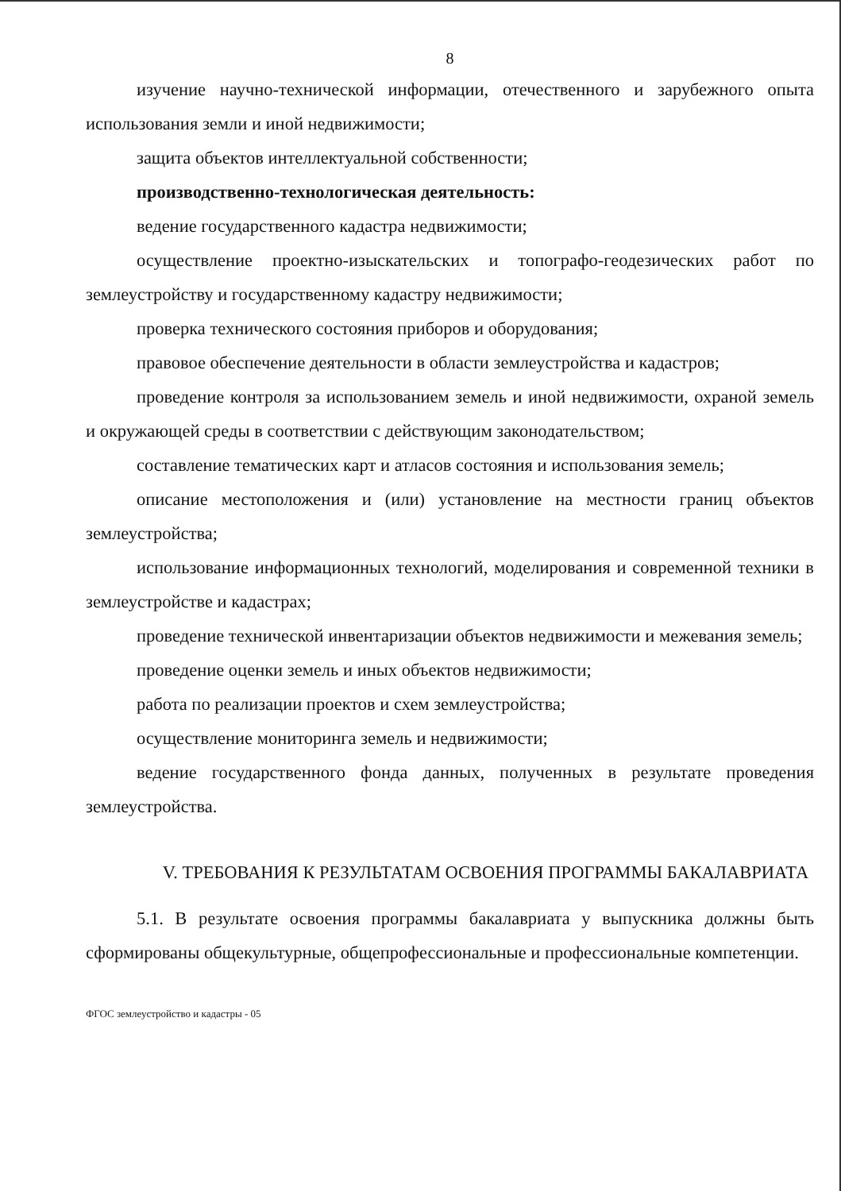8
изучение научно-технической информации, отечественного и зарубежного опыта использования земли и иной недвижимости;
защита объектов интеллектуальной собственности;
производственно-технологическая деятельность:
ведение государственного кадастра недвижимости;
осуществление проектно-изыскательских и топографо-геодезических работ по землеустройству и государственному кадастру недвижимости;
проверка технического состояния приборов и оборудования;
правовое обеспечение деятельности в области землеустройства и кадастров;
проведение контроля за использованием земель и иной недвижимости, охраной земель и окружающей среды в соответствии с действующим законодательством;
составление тематических карт и атласов состояния и использования земель;
описание местоположения и (или) установление на местности границ объектов землеустройства;
использование информационных технологий, моделирования и современной техники в землеустройстве и кадастрах;
проведение технической инвентаризации объектов недвижимости и межевания земель;
проведение оценки земель и иных объектов недвижимости;
работа по реализации проектов и схем землеустройства;
осуществление мониторинга земель и недвижимости;
ведение государственного фонда данных, полученных в результате проведения землеустройства.
V. ТРЕБОВАНИЯ К РЕЗУЛЬТАТАМ ОСВОЕНИЯ ПРОГРАММЫ БАКАЛАВРИАТА
5.1. В результате освоения программы бакалавриата у выпускника должны быть сформированы общекультурные, общепрофессиональные и профессиональные компетенции.
ФГОС землеустройство и кадастры - 05